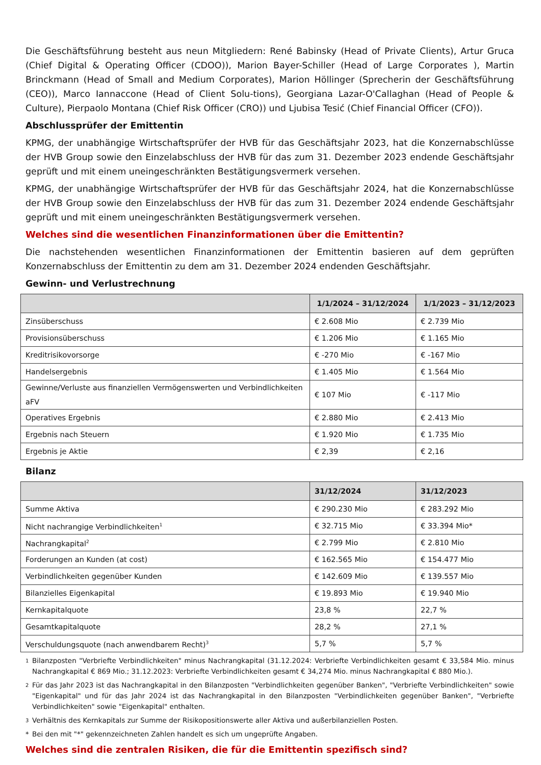Die Geschäftsführung besteht aus neun Mitgliedern: René Babinsky (Head of Private Clients), Artur Gruca (Chief Digital & Operating Officer (CDOO)), Marion Bayer-Schiller (Head of Large Corporates ), Martin Brinckmann (Head of Small and Medium Corporates), Marion Höllinger (Sprecherin der Geschäftsführung (CEO)), Marco Iannaccone (Head of Client Solu-tions), Georgiana Lazar-O'Callaghan (Head of People & Culture), Pierpaolo Montana (Chief Risk Officer (CRO)) und Ljubisa Tesić (Chief Financial Officer (CFO)).
Abschlussprüfer der Emittentin
KPMG, der unabhängige Wirtschaftsprüfer der HVB für das Geschäftsjahr 2023, hat die Konzernabschlüsse der HVB Group sowie den Einzelabschluss der HVB für das zum 31. Dezember 2023 endende Geschäftsjahr geprüft und mit einem uneingeschränkten Bestätigungsvermerk versehen.
KPMG, der unabhängige Wirtschaftsprüfer der HVB für das Geschäftsjahr 2024, hat die Konzernabschlüsse der HVB Group sowie den Einzelabschluss der HVB für das zum 31. Dezember 2024 endende Geschäftsjahr geprüft und mit einem uneingeschränkten Bestätigungsvermerk versehen.
Welches sind die wesentlichen Finanzinformationen über die Emittentin?
Die nachstehenden wesentlichen Finanzinformationen der Emittentin basieren auf dem geprüften Konzernabschluss der Emittentin zu dem am 31. Dezember 2024 endenden Geschäftsjahr.
Gewinn- und Verlustrechnung
| | 1/1/2024 – 31/12/2024 | 1/1/2023 – 31/12/2023 |
| --- | --- | --- |
| Zinsüberschuss | € 2.608 Mio | € 2.739 Mio |
| Provisionsüberschuss | € 1.206 Mio | € 1.165 Mio |
| Kreditrisikovorsorge | € -270 Mio | € -167 Mio |
| Handelsergebnis | € 1.405 Mio | € 1.564 Mio |
| Gewinne/Verluste aus finanziellen Vermögenswerten und Verbindlichkeiten aFV | € 107 Mio | € -117 Mio |
| Operatives Ergebnis | € 2.880 Mio | € 2.413 Mio |
| Ergebnis nach Steuern | € 1.920 Mio | € 1.735 Mio |
| Ergebnis je Aktie | € 2,39 | € 2,16 |
Bilanz
| | 31/12/2024 | 31/12/2023 |
| --- | --- | --- |
| Summe Aktiva | € 290.230 Mio | € 283.292 Mio |
| Nicht nachrangige Verbindlichkeiten<sup>1</sup> | € 32.715 Mio | € 33.394 Mio* |
| Nachrangkapital<sup>2</sup> | € 2.799 Mio | € 2.810 Mio |
| Forderungen an Kunden (at cost) | € 162.565 Mio | € 154.477 Mio |
| Verbindlichkeiten gegenüber Kunden | € 142.609 Mio | € 139.557 Mio |
| Bilanzielles Eigenkapital | € 19.893 Mio | € 19.940 Mio |
| Kernkapitalquote | 23,8 % | 22,7 % |
| Gesamtkapitalquote | 28,2 % | 27,1 % |
| Verschuldungsquote (nach anwendbarem Recht)<sup>3</sup> | 5,7 % | 5,7 % |
1
Bilanzposten "Verbriefte Verbindlichkeiten" minus Nachrangkapital (31.12.2024: Verbriefte Verbindlichkeiten gesamt € 33,584 Mio. minus Nachrangkapital € 869 Mio.; 31.12.2023: Verbriefte Verbindlichkeiten gesamt € 34,274 Mio. minus Nachrangkapital € 880 Mio.).
2
Für das Jahr 2023 ist das Nachrangkapital in den Bilanzposten "Verbindlichkeiten gegenüber Banken", "Verbriefte Verbindlichkeiten" sowie "Eigenkapital" und für das Jahr 2024 ist das Nachrangkapital in den Bilanzposten "Verbindlichkeiten gegenüber Banken", "Verbriefte Verbindlichkeiten" sowie "Eigenkapital" enthalten.
3
Verhältnis des Kernkapitals zur Summe der Risikopositionswerte aller Aktiva und außerbilanziellen Posten.
* Bei den mit "*" gekennzeichneten Zahlen handelt es sich um ungeprüfte Angaben.
Welches sind die zentralen Risiken, die für die Emittentin spezifisch sind?